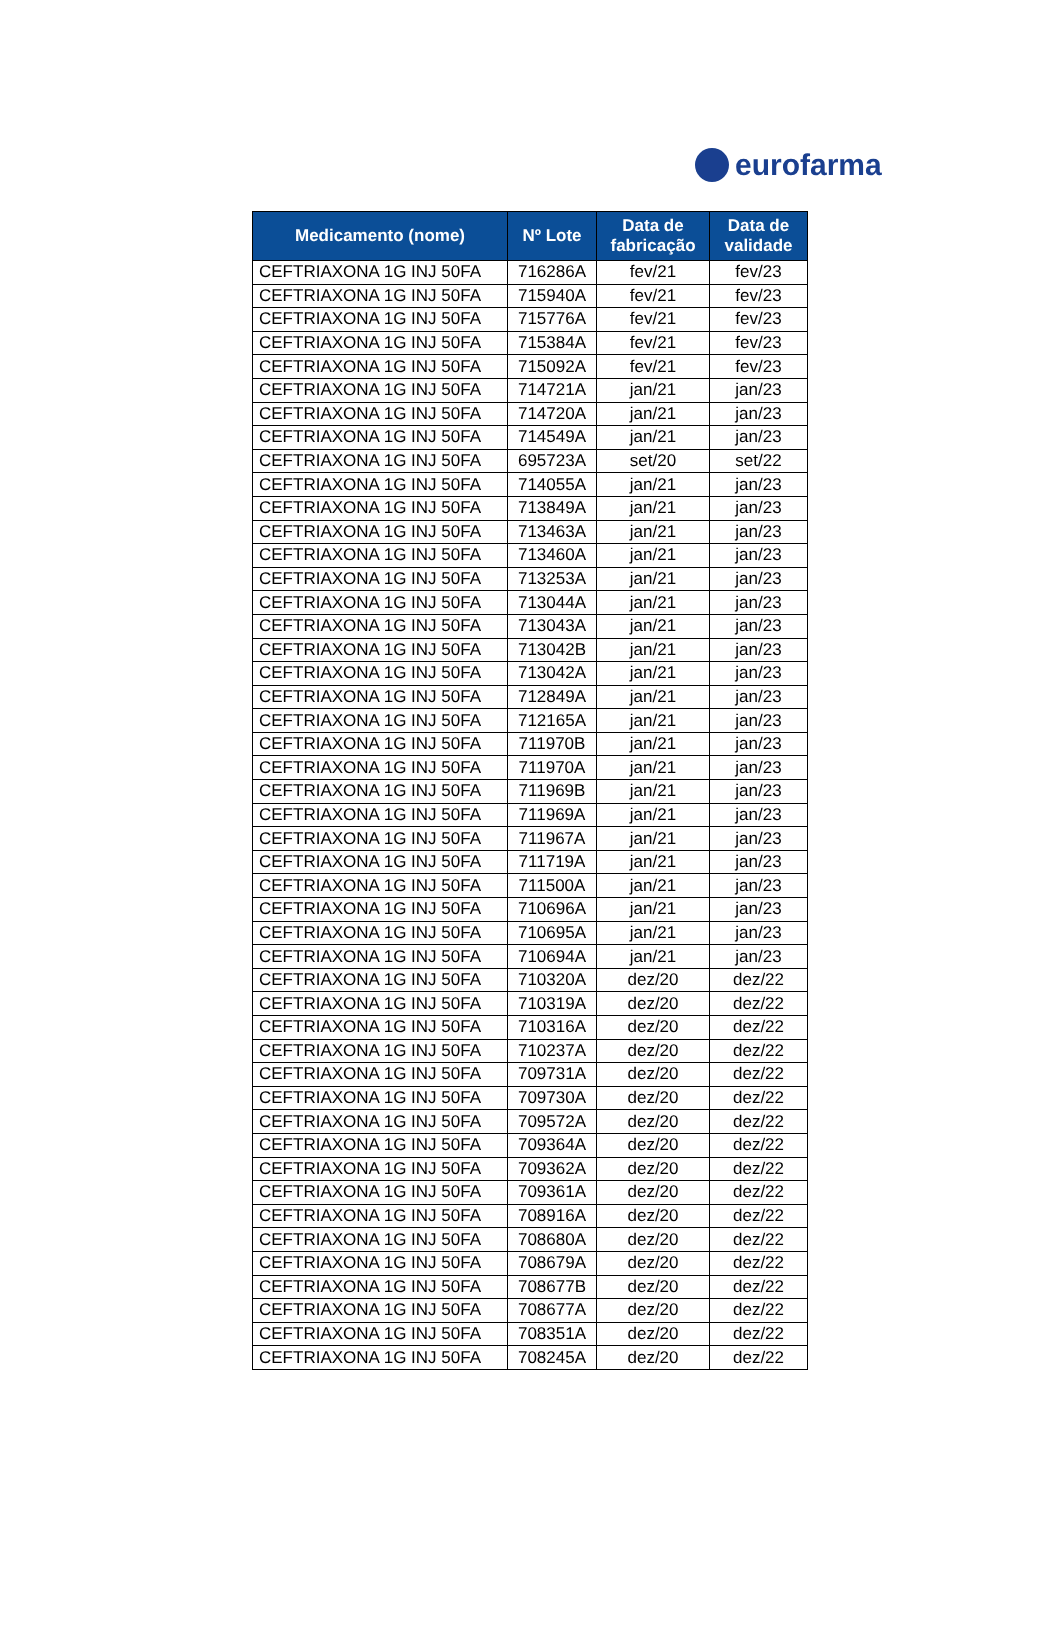eurofarma
| Medicamento (nome) | Nº Lote | Data de fabricação | Data de validade |
| --- | --- | --- | --- |
| CEFTRIAXONA 1G INJ 50FA | 716286A | fev/21 | fev/23 |
| CEFTRIAXONA 1G INJ 50FA | 715940A | fev/21 | fev/23 |
| CEFTRIAXONA 1G INJ 50FA | 715776A | fev/21 | fev/23 |
| CEFTRIAXONA 1G INJ 50FA | 715384A | fev/21 | fev/23 |
| CEFTRIAXONA 1G INJ 50FA | 715092A | fev/21 | fev/23 |
| CEFTRIAXONA 1G INJ 50FA | 714721A | jan/21 | jan/23 |
| CEFTRIAXONA 1G INJ 50FA | 714720A | jan/21 | jan/23 |
| CEFTRIAXONA 1G INJ 50FA | 714549A | jan/21 | jan/23 |
| CEFTRIAXONA 1G INJ 50FA | 695723A | set/20 | set/22 |
| CEFTRIAXONA 1G INJ 50FA | 714055A | jan/21 | jan/23 |
| CEFTRIAXONA 1G INJ 50FA | 713849A | jan/21 | jan/23 |
| CEFTRIAXONA 1G INJ 50FA | 713463A | jan/21 | jan/23 |
| CEFTRIAXONA 1G INJ 50FA | 713460A | jan/21 | jan/23 |
| CEFTRIAXONA 1G INJ 50FA | 713253A | jan/21 | jan/23 |
| CEFTRIAXONA 1G INJ 50FA | 713044A | jan/21 | jan/23 |
| CEFTRIAXONA 1G INJ 50FA | 713043A | jan/21 | jan/23 |
| CEFTRIAXONA 1G INJ 50FA | 713042B | jan/21 | jan/23 |
| CEFTRIAXONA 1G INJ 50FA | 713042A | jan/21 | jan/23 |
| CEFTRIAXONA 1G INJ 50FA | 712849A | jan/21 | jan/23 |
| CEFTRIAXONA 1G INJ 50FA | 712165A | jan/21 | jan/23 |
| CEFTRIAXONA 1G INJ 50FA | 711970B | jan/21 | jan/23 |
| CEFTRIAXONA 1G INJ 50FA | 711970A | jan/21 | jan/23 |
| CEFTRIAXONA 1G INJ 50FA | 711969B | jan/21 | jan/23 |
| CEFTRIAXONA 1G INJ 50FA | 711969A | jan/21 | jan/23 |
| CEFTRIAXONA 1G INJ 50FA | 711967A | jan/21 | jan/23 |
| CEFTRIAXONA 1G INJ 50FA | 711719A | jan/21 | jan/23 |
| CEFTRIAXONA 1G INJ 50FA | 711500A | jan/21 | jan/23 |
| CEFTRIAXONA 1G INJ 50FA | 710696A | jan/21 | jan/23 |
| CEFTRIAXONA 1G INJ 50FA | 710695A | jan/21 | jan/23 |
| CEFTRIAXONA 1G INJ 50FA | 710694A | jan/21 | jan/23 |
| CEFTRIAXONA 1G INJ 50FA | 710320A | dez/20 | dez/22 |
| CEFTRIAXONA 1G INJ 50FA | 710319A | dez/20 | dez/22 |
| CEFTRIAXONA 1G INJ 50FA | 710316A | dez/20 | dez/22 |
| CEFTRIAXONA 1G INJ 50FA | 710237A | dez/20 | dez/22 |
| CEFTRIAXONA 1G INJ 50FA | 709731A | dez/20 | dez/22 |
| CEFTRIAXONA 1G INJ 50FA | 709730A | dez/20 | dez/22 |
| CEFTRIAXONA 1G INJ 50FA | 709572A | dez/20 | dez/22 |
| CEFTRIAXONA 1G INJ 50FA | 709364A | dez/20 | dez/22 |
| CEFTRIAXONA 1G INJ 50FA | 709362A | dez/20 | dez/22 |
| CEFTRIAXONA 1G INJ 50FA | 709361A | dez/20 | dez/22 |
| CEFTRIAXONA 1G INJ 50FA | 708916A | dez/20 | dez/22 |
| CEFTRIAXONA 1G INJ 50FA | 708680A | dez/20 | dez/22 |
| CEFTRIAXONA 1G INJ 50FA | 708679A | dez/20 | dez/22 |
| CEFTRIAXONA 1G INJ 50FA | 708677B | dez/20 | dez/22 |
| CEFTRIAXONA 1G INJ 50FA | 708677A | dez/20 | dez/22 |
| CEFTRIAXONA 1G INJ 50FA | 708351A | dez/20 | dez/22 |
| CEFTRIAXONA 1G INJ 50FA | 708245A | dez/20 | dez/22 |